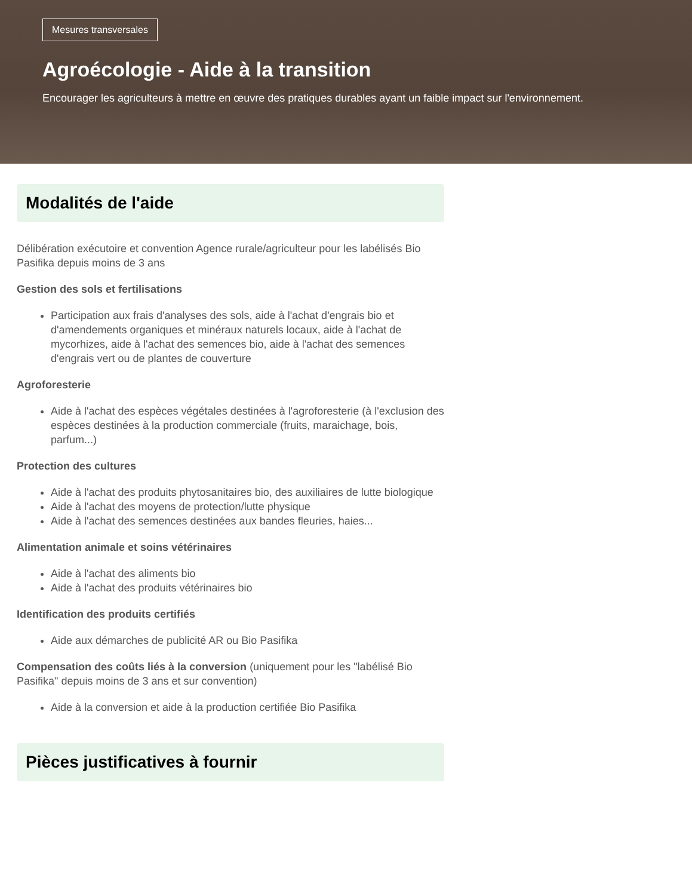Mesures transversales
Agroécologie - Aide à la transition
Encourager les agriculteurs à mettre en œuvre des pratiques durables ayant un faible impact sur l'environnement.
Modalités de l'aide
Délibération exécutoire et convention Agence rurale/agriculteur pour les labélisés Bio Pasifika depuis moins de 3 ans
Gestion des sols et fertilisations
Participation aux frais d'analyses des sols, aide à l'achat d'engrais bio et d'amendements organiques et minéraux naturels locaux, aide à l'achat de mycorhizes, aide à l'achat des semences bio, aide à l'achat des semences d'engrais vert ou de plantes de couverture
Agroforesterie
Aide à l'achat des espèces végétales destinées à l'agroforesterie (à l'exclusion des espèces destinées à la production commerciale (fruits, maraichage, bois, parfum...)
Protection des cultures
Aide à l'achat des produits phytosanitaires bio, des auxiliaires de lutte biologique
Aide à l'achat des moyens de protection/lutte physique
Aide à l'achat des semences destinées aux bandes fleuries, haies...
Alimentation animale et soins vétérinaires
Aide à l'achat des aliments bio
Aide à l'achat des produits vétérinaires bio
Identification des produits certifiés
Aide aux démarches de publicité AR ou Bio Pasifika
Compensation des coûts liés à la conversion (uniquement pour les "labélisé Bio Pasifika" depuis moins de 3 ans et sur convention)
Aide à la conversion et aide à la production certifiée Bio Pasifika
Pièces justificatives à fournir